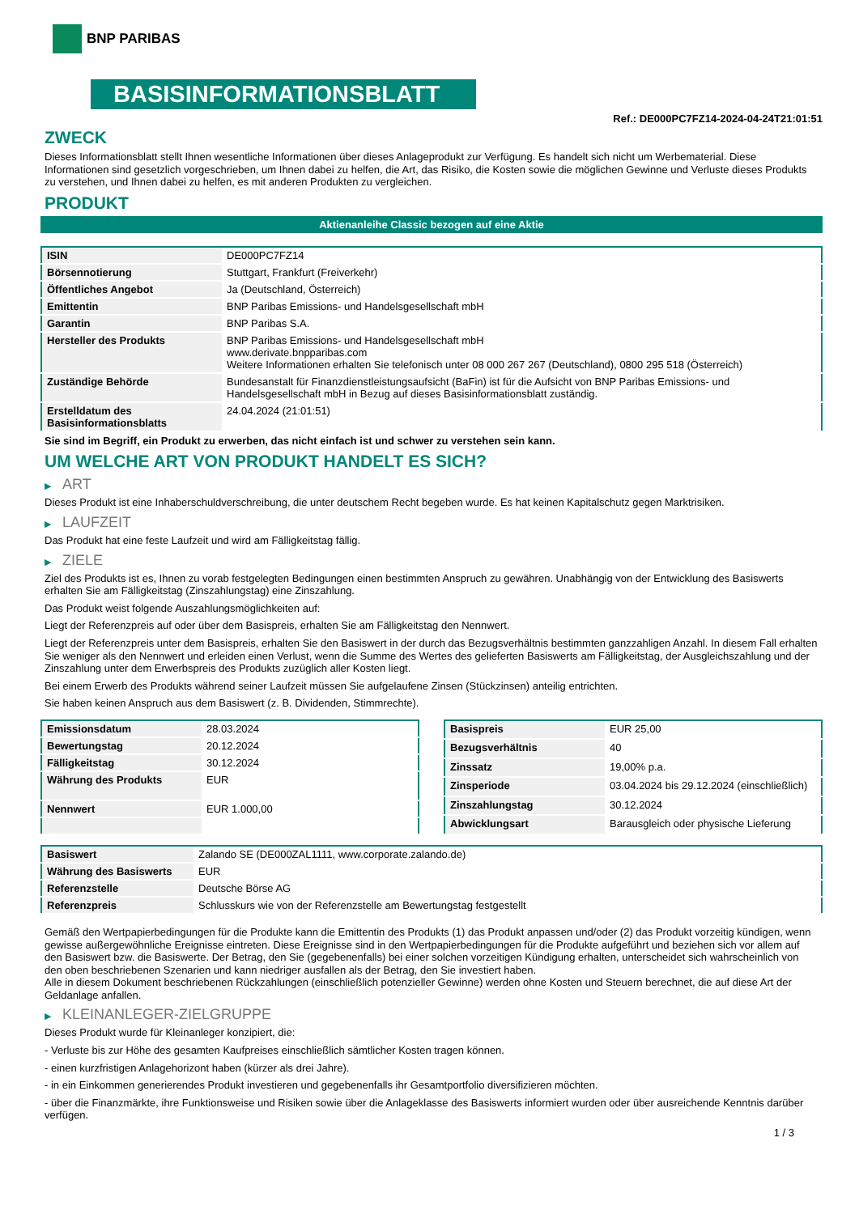BNP PARIBAS
BASISINFORMATIONSBLATT
Ref.: DE000PC7FZ14-2024-04-24T21:01:51
ZWECK
Dieses Informationsblatt stellt Ihnen wesentliche Informationen über dieses Anlageprodukt zur Verfügung. Es handelt sich nicht um Werbematerial. Diese Informationen sind gesetzlich vorgeschrieben, um Ihnen dabei zu helfen, die Art, das Risiko, die Kosten sowie die möglichen Gewinne und Verluste dieses Produkts zu verstehen, und Ihnen dabei zu helfen, es mit anderen Produkten zu vergleichen.
PRODUKT
Aktienanleihe Classic bezogen auf eine Aktie
| ISIN | DE000PC7FZ14 |
| Börsennotierung | Stuttgart, Frankfurt (Freiverkehr) |
| Öffentliches Angebot | Ja (Deutschland, Österreich) |
| Emittentin | BNP Paribas Emissions- und Handelsgesellschaft mbH |
| Garantin | BNP Paribas S.A. |
| Hersteller des Produkts | BNP Paribas Emissions- und Handelsgesellschaft mbH www.derivate.bnpparibas.com Weitere Informationen erhalten Sie telefonisch unter 08 000 267 267 (Deutschland), 0800 295 518 (Österreich) |
| Zuständige Behörde | Bundesanstalt für Finanzdienstleistungsaufsicht (BaFin) ist für die Aufsicht von BNP Paribas Emissions- und Handelsgesellschaft mbH in Bezug auf dieses Basisinformationsblatt zuständig. |
| Erstelldatum des Basisinformationsblatts | 24.04.2024 (21:01:51) |
Sie sind im Begriff, ein Produkt zu erwerben, das nicht einfach ist und schwer zu verstehen sein kann.
UM WELCHE ART VON PRODUKT HANDELT ES SICH?
▶ ART
Dieses Produkt ist eine Inhaberschuldverschreibung, die unter deutschem Recht begeben wurde. Es hat keinen Kapitalschutz gegen Marktrisiken.
▶ LAUFZEIT
Das Produkt hat eine feste Laufzeit und wird am Fälligkeitstag fällig.
▶ ZIELE
Ziel des Produkts ist es, Ihnen zu vorab festgelegten Bedingungen einen bestimmten Anspruch zu gewähren. Unabhängig von der Entwicklung des Basiswerts erhalten Sie am Fälligkeitstag (Zinszahlungstag) eine Zinszahlung.
Das Produkt weist folgende Auszahlungsmöglichkeiten auf:
Liegt der Referenzpreis auf oder über dem Basispreis, erhalten Sie am Fälligkeitstag den Nennwert.
Liegt der Referenzpreis unter dem Basispreis, erhalten Sie den Basiswert in der durch das Bezugsverhältnis bestimmten ganzzahligen Anzahl. In diesem Fall erhalten Sie weniger als den Nennwert und erleiden einen Verlust, wenn die Summe des Wertes des gelieferten Basiswerts am Fälligkeitstag, der Ausgleichszahlung und der Zinszahlung unter dem Erwerbspreis des Produkts zuzüglich aller Kosten liegt.
Bei einem Erwerb des Produkts während seiner Laufzeit müssen Sie aufgelaufene Zinsen (Stückzinsen) anteilig entrichten.
Sie haben keinen Anspruch aus dem Basiswert (z. B. Dividenden, Stimmrechte).
| Emissionsdatum | 28.03.2024 |
| Bewertungstag | 20.12.2024 |
| Fälligkeitstag | 30.12.2024 |
| Währung des Produkts | EUR |
| Nennwert | EUR 1.000,00 |
| Basispreis | EUR 25,00 |
| Bezugsverhältnis | 40 |
| Zinssatz | 19,00% p.a. |
| Zinsperiode | 03.04.2024 bis 29.12.2024 (einschließlich) |
| Zinszahlungstag | 30.12.2024 |
| Abwicklungsart | Barausgleich oder physische Lieferung |
| Basiswert | Zalando SE (DE000ZAL1111, www.corporate.zalando.de) |
| Währung des Basiswerts | EUR |
| Referenzstelle | Deutsche Börse AG |
| Referenzpreis | Schlusskurs wie von der Referenzstelle am Bewertungstag festgestellt |
Gemäß den Wertpapierbedingungen für die Produkte kann die Emittentin des Produkts (1) das Produkt anpassen und/oder (2) das Produkt vorzeitig kündigen, wenn gewisse außergewöhnliche Ereignisse eintreten. Diese Ereignisse sind in den Wertpapierbedingungen für die Produkte aufgeführt und beziehen sich vor allem auf den Basiswert bzw. die Basiswerte. Der Betrag, den Sie (gegebenenfalls) bei einer solchen vorzeitigen Kündigung erhalten, unterscheidet sich wahrscheinlich von den oben beschriebenen Szenarien und kann niedriger ausfallen als der Betrag, den Sie investiert haben.
Alle in diesem Dokument beschriebenen Rückzahlungen (einschließlich potenzieller Gewinne) werden ohne Kosten und Steuern berechnet, die auf diese Art der Geldanlage anfallen.
▶ KLEINANLEGER-ZIELGRUPPE
Dieses Produkt wurde für Kleinanleger konzipiert, die:
- Verluste bis zur Höhe des gesamten Kaufpreises einschließlich sämtlicher Kosten tragen können.
- einen kurzfristigen Anlagehorizont haben (kürzer als drei Jahre).
- in ein Einkommen generierendes Produkt investieren und gegebenenfalls ihr Gesamtportfolio diversifizieren möchten.
- über die Finanzmärkte, ihre Funktionsweise und Risiken sowie über die Anlageklasse des Basiswerts informiert wurden oder über ausreichende Kenntnis darüber verfügen.
1 / 3